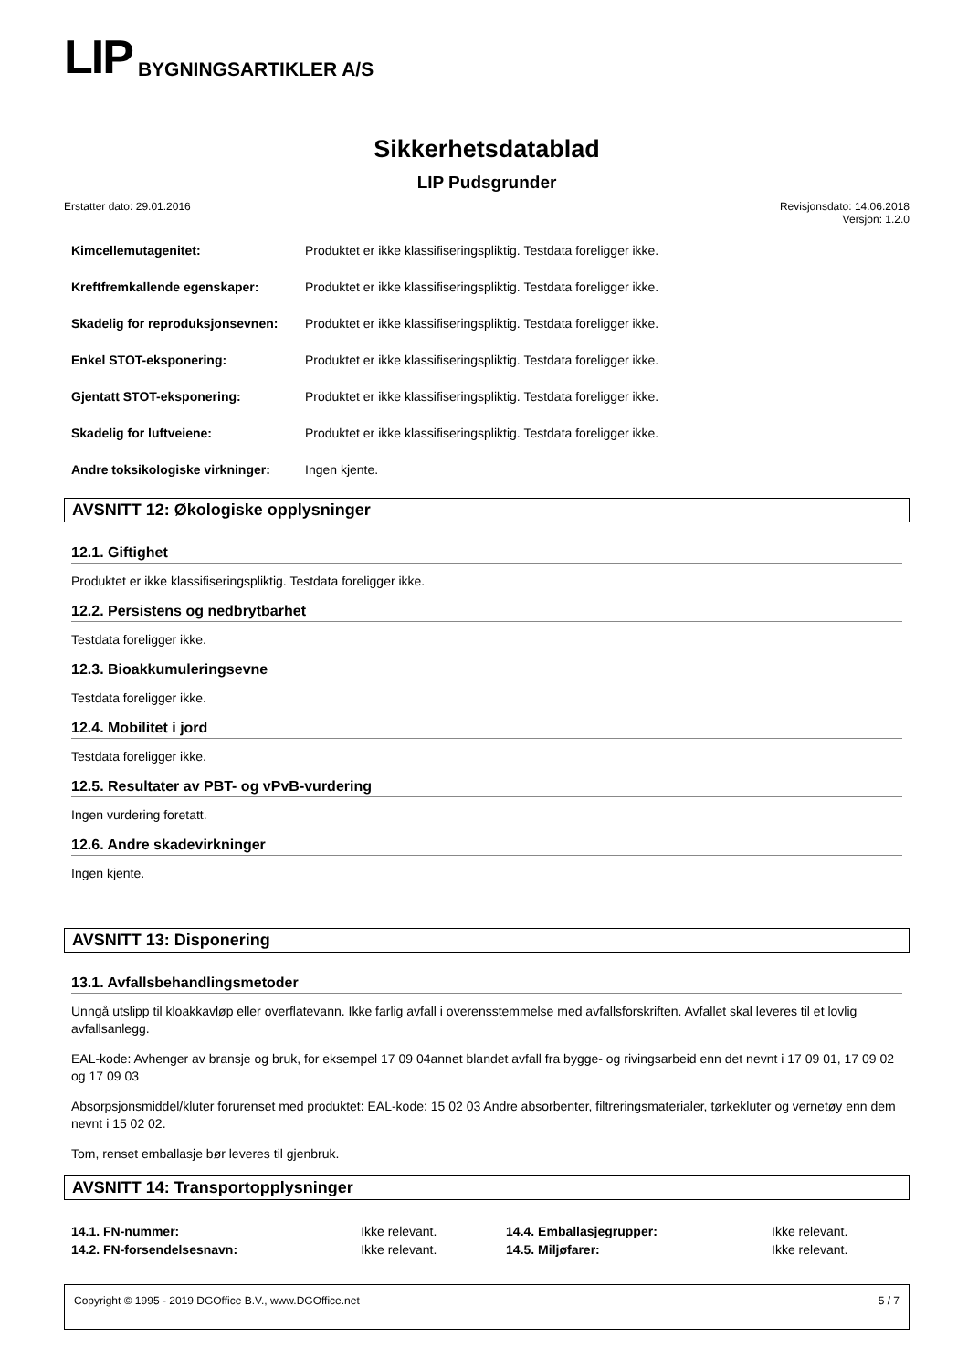LIP BYGNINGSARTIKLER A/S
Sikkerhetsdatablad
LIP Pudsgrunder
Erstatter dato: 29.01.2016 Revisjonsdato: 14.06.2018
Versjon: 1.2.0
| Kimcellemutagenitet: | Produktet er ikke klassifiseringspliktig. Testdata foreligger ikke. |
| Kreftfremkallende egenskaper: | Produktet er ikke klassifiseringspliktig. Testdata foreligger ikke. |
| Skadelig for reproduksjonsevnen: | Produktet er ikke klassifiseringspliktig. Testdata foreligger ikke. |
| Enkel STOT-eksponering: | Produktet er ikke klassifiseringspliktig. Testdata foreligger ikke. |
| Gjentatt STOT-eksponering: | Produktet er ikke klassifiseringspliktig. Testdata foreligger ikke. |
| Skadelig for luftveiene: | Produktet er ikke klassifiseringspliktig. Testdata foreligger ikke. |
| Andre toksikologiske virkninger: | Ingen kjente. |
AVSNITT 12: Økologiske opplysninger
12.1. Giftighet
Produktet er ikke klassifiseringspliktig. Testdata foreligger ikke.
12.2. Persistens og nedbrytbarhet
Testdata foreligger ikke.
12.3. Bioakkumuleringsevne
Testdata foreligger ikke.
12.4. Mobilitet i jord
Testdata foreligger ikke.
12.5. Resultater av PBT- og vPvB-vurdering
Ingen vurdering foretatt.
12.6. Andre skadevirkninger
Ingen kjente.
AVSNITT 13: Disponering
13.1. Avfallsbehandlingsmetoder
Unngå utslipp til kloakkavløp eller overflatevann. Ikke farlig avfall i overensstemmelse med avfallsforskriften. Avfallet skal leveres til et lovlig avfallsanlegg.
EAL-kode: Avhenger av bransje og bruk, for eksempel 17 09 04annet blandet avfall fra bygge- og rivingsarbeid enn det nevnt i 17 09 01, 17 09 02 og 17 09 03
Absorpsjonsmiddel/kluter forurenset med produktet: EAL-kode: 15 02 03 Andre absorbenter, filtreringsmaterialer, tørkekluter og vernetøy enn dem nevnt i 15 02 02.
Tom, renset emballasje bør leveres til gjenbruk.
AVSNITT 14: Transportopplysninger
| 14.1. FN-nummer: | Ikke relevant. | 14.4. Emballasjegrupper: | Ikke relevant. |
| 14.2. FN-forsendelsesnavn: | Ikke relevant. | 14.5. Miljøfarer: | Ikke relevant. |
Copyright © 1995 - 2019 DGOffice B.V., www.DGOffice.net 5 / 7